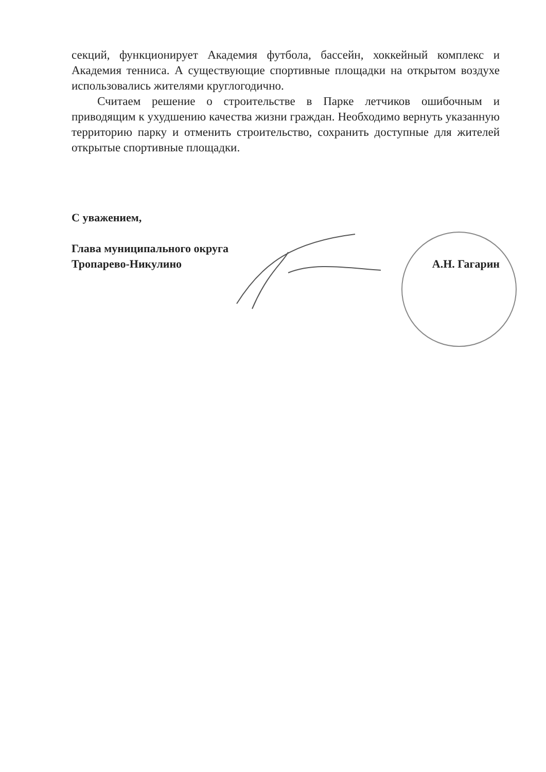секций, функционирует Академия футбола, бассейн, хоккейный комплекс и Академия тенниса. А существующие спортивные площадки на открытом воздухе использовались жителями круглогодично.
Считаем решение о строительстве в Парке летчиков ошибочным и приводящим к ухудшению качества жизни граждан. Необходимо вернуть указанную территорию парку и отменить строительство, сохранить доступные для жителей открытые спортивные площадки.
С уважением,
Глава муниципального округа
Тропарево-Никулино А.Н. Гагарин